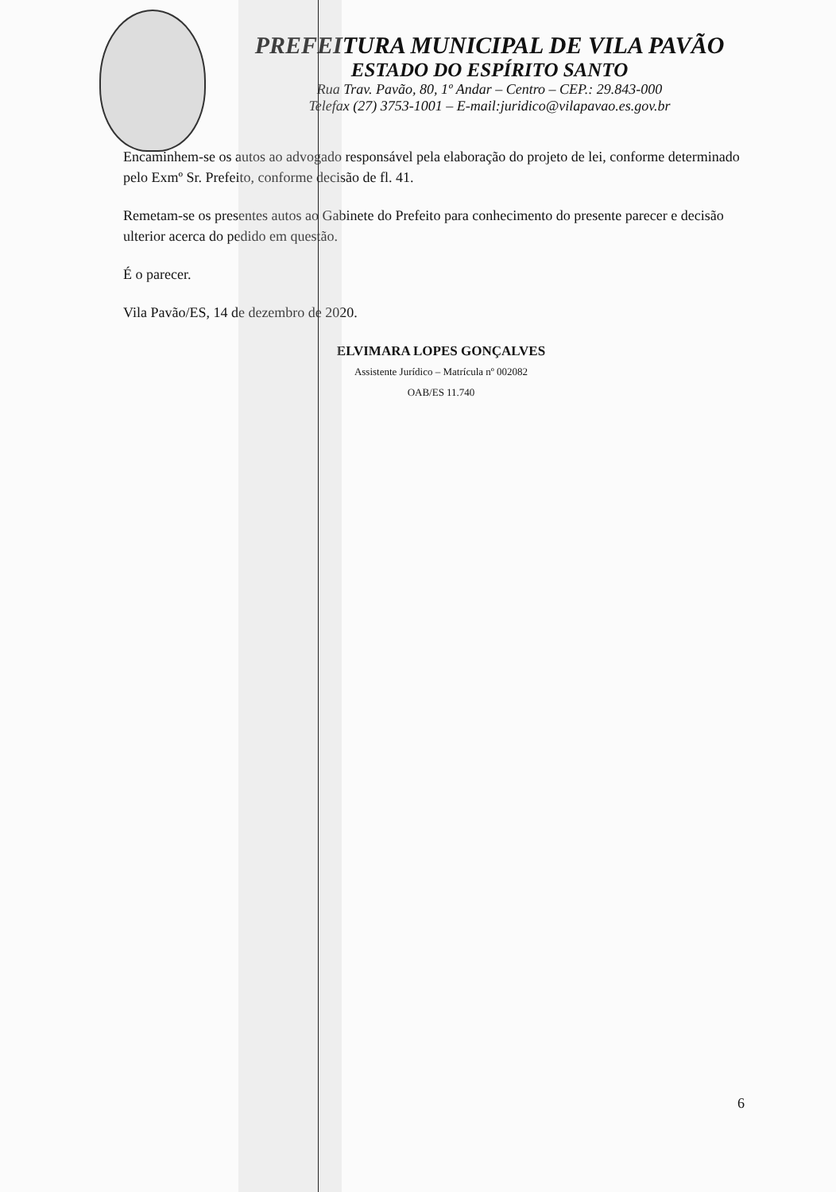PREFEITURA MUNICIPAL DE VILA PAVÃO
ESTADO DO ESPÍRITO SANTO
Rua Trav. Pavão, 80, 1º Andar – Centro – CEP.: 29.843-000
Telefax (27) 3753-1001 – E-mail:juridico@vilapavao.es.gov.br
Encaminhem-se os autos ao advogado responsável pela elaboração do projeto de lei, conforme determinado pelo Exmº Sr. Prefeito, conforme decisão de fl. 41.
Remetam-se os presentes autos ao Gabinete do Prefeito para conhecimento do presente parecer e decisão ulterior acerca do pedido em questão.
É o parecer.
Vila Pavão/ES, 14 de dezembro de 2020.
ELVIMARA LOPES GONÇALVES
Assistente Jurídico – Matrícula nº 002082
OAB/ES 11.740
6